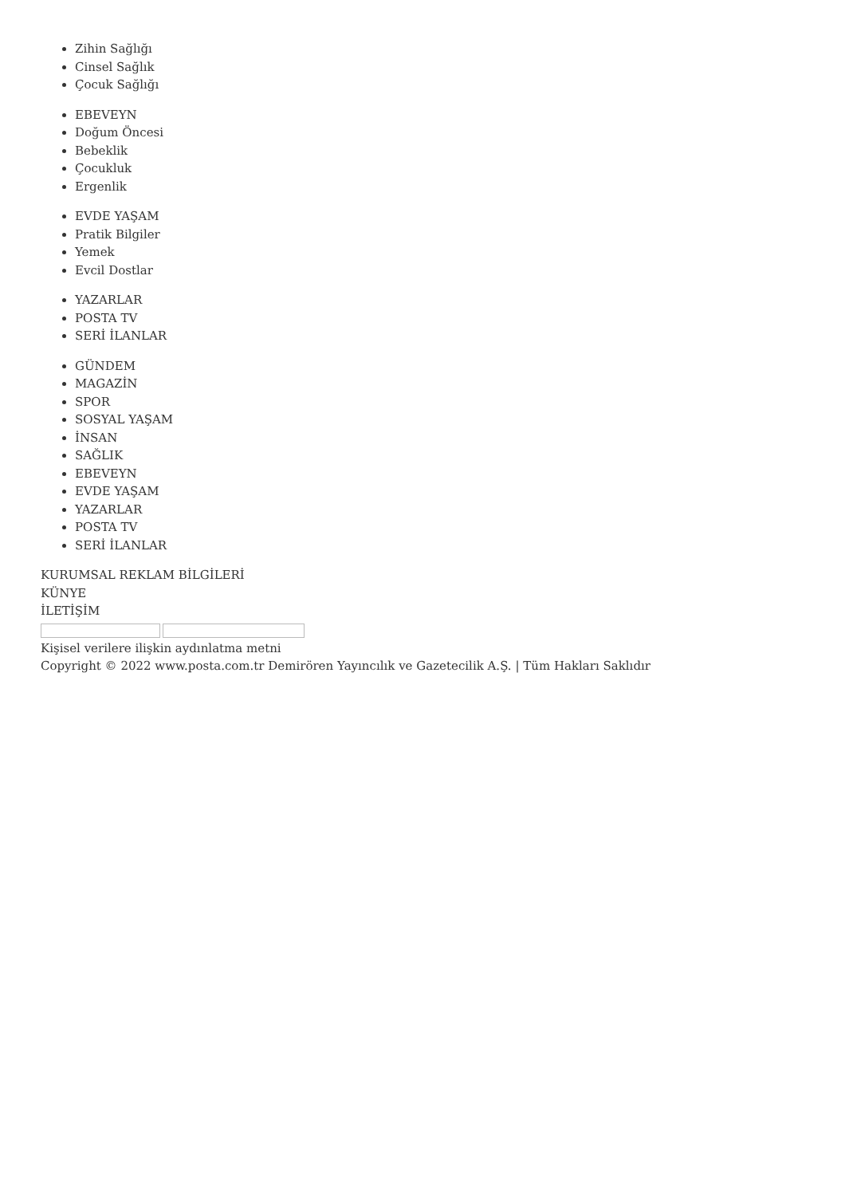Zihin Sağlığı
Cinsel Sağlık
Çocuk Sağlığı
EBEVEYN
Doğum Öncesi
Bebeklik
Çocukluk
Ergenlik
EVDE YAŞAM
Pratik Bilgiler
Yemek
Evcil Dostlar
YAZARLAR
POSTA TV
SERİ İLANLAR
GÜNDEM
MAGAZİN
SPOR
SOSYAL YAŞAM
İNSAN
SAĞLIK
EBEVEYN
EVDE YAŞAM
YAZARLAR
POSTA TV
SERİ İLANLAR
KURUMSAL REKLAM BİLGİLERİ
KÜNYE
İLETİŞİM
Kişisel verilere ilişkin aydınlatma metni
Copyright © 2022 www.posta.com.tr Demirören Yayıncılık ve Gazetecilik A.Ş. | Tüm Hakları Saklıdır